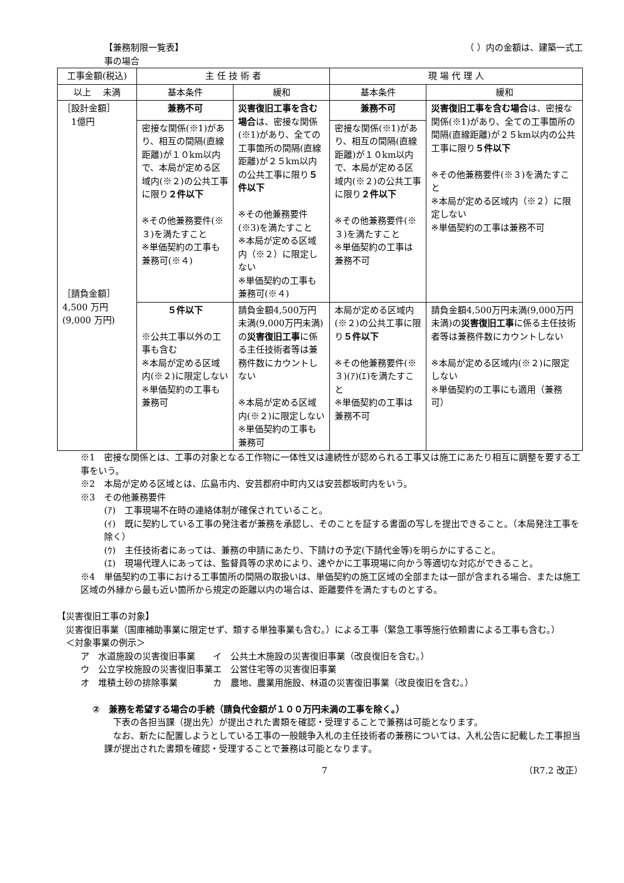【兼務制限一覧表】 （ ）内の金額は、建築一式工
事の場合
| 工事金額(税込) | 主 任 技 術 者 | | 現 場 代 理 人 | |
| --- | --- | --- | --- | --- |
| 以上 未満 | 基本条件 | 緩和 | 基本条件 | 緩和 |
| ［設計金額］ 1億円 ［請負金額］ 4,500 万円 (9,000 万円) | 兼務不可 | 災害復旧工事を含む場合 は、密接な関係(※1)があり、全ての工事箇所の間隔(直線距離)が２５km以内の公共工事に限り ５件以下 ※その他兼務要件(※3)を満たすこと ※本局が定める区域内（※２）に限定しない ※単価契約の工事も兼務可(※４) | 兼務不可 | 災害復旧工事を含む場合 は、密接な関係(※1)があり、全ての工事箇所の間隔(直線距離)が２５km以内の公共工事に限り ５件以下 ※その他兼務要件(※３)を満たすこと ※本局が定める区域内（※２）に限定しない ※単価契約の工事は兼務不可 |
| | 密接な関係(※1)があり、相互の間隔(直線距離)が１０km以内で、本局が定める区域内(※２)の公共工事に限り ２件以下 ※その他兼務要件(※３)を満たすこと ※単価契約の工事も兼務可(※４) | | 密接な関係(※1)があり、相互の間隔(直線距離)が１０km以内で、本局が定める区域内(※２)の公共工事に限り ２件以下 ※その他兼務要件(※３)を満たすこと ※単価契約の工事は兼務不可 | |
| | ５件以下 ※公共工事以外の工事も含む ※本局が定める区域内(※２)に限定しない ※単価契約の工事も兼務可 | 請負金額4,500万円未満(9,000万円未満)の 災害復旧工事 に係る主任技術者等は兼務件数にカウントしない ※本局が定める区域内(※２)に限定しない ※単価契約の工事も兼務可 | 本局が定める区域内(※２)の公共工事に限り ５件以下 ※その他兼務要件(※３)(ｱ)(ｴ)を満たすこと ※単価契約の工事は兼務不可 | 請負金額4,500万円未満(9,000万円未満)の 災害復旧工事 に係る主任技術者等は兼務件数にカウントしない ※本局が定める区域内(※２)に限定しない ※単価契約の工事にも適用（兼務可） |
※1　密接な関係とは、工事の対象となる工作物に一体性又は連続性が認められる工事又は施工にあたり相互に調整を要する工事をいう。
※2　本局が定める区域とは、広島市内、安芸郡府中町内又は安芸郡坂町内をいう。
※3　その他兼務要件
(ｱ)　工事現場不在時の連絡体制が確保されていること。
(ｲ)　既に契約している工事の発注者が兼務を承認し、そのことを証する書面の写しを提出できること。（本局発注工事を除く）
(ｳ)　主任技術者にあっては、兼務の申請にあたり、下請けの予定(下請代金等)を明らかにすること。
(ｴ)　現場代理人にあっては、監督員等の求めにより、速やかに工事現場に向かう等適切な対応ができること。
※4　単価契約の工事における工事箇所の間隔の取扱いは、単価契約の施工区域の全部または一部が含まれる場合、または施工区域の外縁から最も近い箇所から規定の距離以内の場合は、距離要件を満たすものとする。
【災害復旧工事の対象】
　災害復旧事業（国庫補助事業に限定せず、類する単独事業も含む。）による工事（緊急工事等施行依頼書による工事も含む。）
　＜対象事業の例示＞
| ア 水道施設の災害復旧事業 | イ 公共土木施設の災害復旧事業（改良復旧を含む。） |
| ウ 公立学校施設の災害復旧事業 | エ 公営住宅等の災害復旧事業 |
| オ 堆積土砂の排除事業 | カ 農地、農業用施設、林道の災害復旧事業（改良復旧を含む。） |
②　兼務を希望する場合の手続（請負代金額が１００万円未満の工事を除く。）
　下表の各担当課（提出先）が提出された書類を確認・受理することで兼務は可能となります。
　なお、新たに配置しようとしている工事の一般競争入札の主任技術者の兼務については、入札公告に記載した工事担当課が提出された書類を確認・受理することで兼務は可能となります。
7 （R7.2 改正）